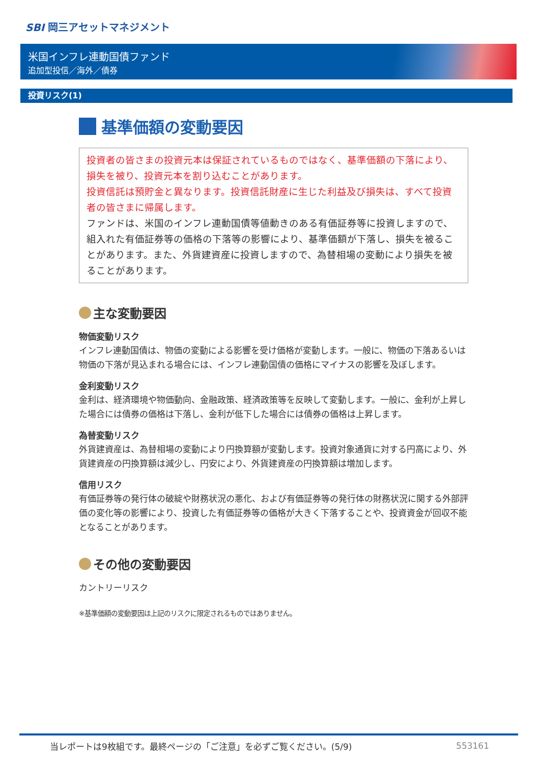SBI 岡三アセットマネジメント
米国インフレ連動国債ファンド
追加型投信／海外／債券
投資リスク(1)
基準価額の変動要因
投資者の皆さまの投資元本は保証されているものではなく、基準価額の下落により、損失を被り、投資元本を割り込むことがあります。
投資信託は預貯金と異なります。投資信託財産に生じた利益及び損失は、すべて投資者の皆さまに帰属します。
ファンドは、米国のインフレ連動国債等値動きのある有価証券等に投資しますので、組入れた有価証券等の価格の下落等の影響により、基準価額が下落し、損失を被ることがあります。また、外貨建資産に投資しますので、為替相場の変動により損失を被ることがあります。
主な変動要因
物価変動リスク
インフレ連動国債は、物価の変動による影響を受け価格が変動します。一般に、物価の下落あるいは物価の下落が見込まれる場合には、インフレ連動国債の価格にマイナスの影響を及ぼします。
金利変動リスク
金利は、経済環境や物価動向、金融政策、経済政策等を反映して変動します。一般に、金利が上昇した場合には債券の価格は下落し、金利が低下した場合には債券の価格は上昇します。
為替変動リスク
外貨建資産は、為替相場の変動により円換算額が変動します。投資対象通貨に対する円高により、外貨建資産の円換算額は減少し、円安により、外貨建資産の円換算額は増加します。
信用リスク
有価証券等の発行体の破綻や財務状況の悪化、および有価証券等の発行体の財務状況に関する外部評価の変化等の影響により、投資した有価証券等の価格が大きく下落することや、投資資金が回収不能となることがあります。
その他の変動要因
カントリーリスク
※基準価額の変動要因は上記のリスクに限定されるものではありません。
当レポートは9枚組です。最終ページの「ご注意」を必ずご覧ください。(5/9) 553161